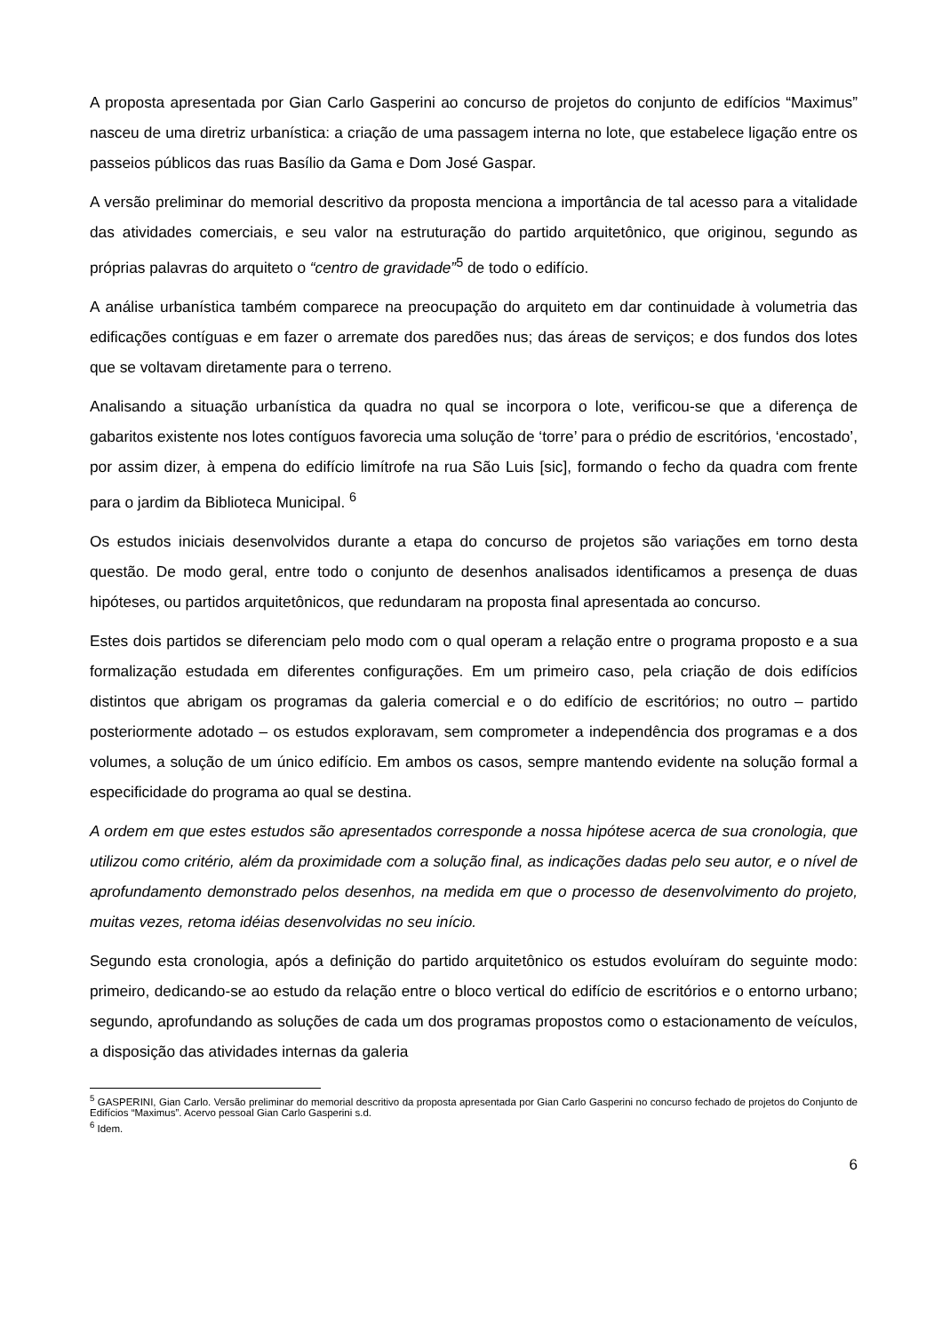A proposta apresentada por Gian Carlo Gasperini ao concurso de projetos do conjunto de edifícios “Maximus” nasceu de uma diretriz urbanística: a criação de uma passagem interna no lote, que estabelece ligação entre os passeios públicos das ruas Basílio da Gama e Dom José Gaspar.
A versão preliminar do memorial descritivo da proposta menciona a importância de tal acesso para a vitalidade das atividades comerciais, e seu valor na estruturação do partido arquitetônico, que originou, segundo as próprias palavras do arquiteto o “centro de gravidade”<sup>5</sup> de todo o edifício.
A análise urbanística também comparece na preocupação do arquiteto em dar continuidade à volumetria das edificações contíguas e em fazer o arremate dos paredões nus; das áreas de serviços; e dos fundos dos lotes que se voltavam diretamente para o terreno.
Analisando a situação urbanística da quadra no qual se incorpora o lote, verificou-se que a diferença de gabaritos existente nos lotes contíguos favorecia uma solução de ‘torre’ para o prédio de escritórios, ‘encostado’, por assim dizer, à empena do edifício limítrofe na rua São Luis [sic], formando o fecho da quadra com frente para o jardim da Biblioteca Municipal. <sup>6</sup>
Os estudos iniciais desenvolvidos durante a etapa do concurso de projetos são variações em torno desta questão. De modo geral, entre todo o conjunto de desenhos analisados identificamos a presença de duas hipóteses, ou partidos arquitetônicos, que redundaram na proposta final apresentada ao concurso.
Estes dois partidos se diferenciam pelo modo com o qual operam a relação entre o programa proposto e a sua formalização estudada em diferentes configurações. Em um primeiro caso, pela criação de dois edifícios distintos que abrigam os programas da galeria comercial e o do edifício de escritórios; no outro – partido posteriormente adotado – os estudos exploravam, sem comprometer a independência dos programas e a dos volumes, a solução de um único edifício. Em ambos os casos, sempre mantendo evidente na solução formal a especificidade do programa ao qual se destina.
A ordem em que estes estudos são apresentados corresponde a nossa hipótese acerca de sua cronologia, que utilizou como critério, além da proximidade com a solução final, as indicações dadas pelo seu autor, e o nível de aprofundamento demonstrado pelos desenhos, na medida em que o processo de desenvolvimento do projeto, muitas vezes, retoma idéias desenvolvidas no seu início.
Segundo esta cronologia, após a definição do partido arquitetônico os estudos evoluíram do seguinte modo: primeiro, dedicando-se ao estudo da relação entre o bloco vertical do edifício de escritórios e o entorno urbano; segundo, aprofundando as soluções de cada um dos programas propostos como o estacionamento de veículos, a disposição das atividades internas da galeria
<sup>5</sup> GASPERINI, Gian Carlo. Versão preliminar do memorial descritivo da proposta apresentada por Gian Carlo Gasperini no concurso fechado de projetos do Conjunto de Edifícios “Maximus”. Acervo pessoal Gian Carlo Gasperini s.d.
<sup>6</sup> Idem.
6